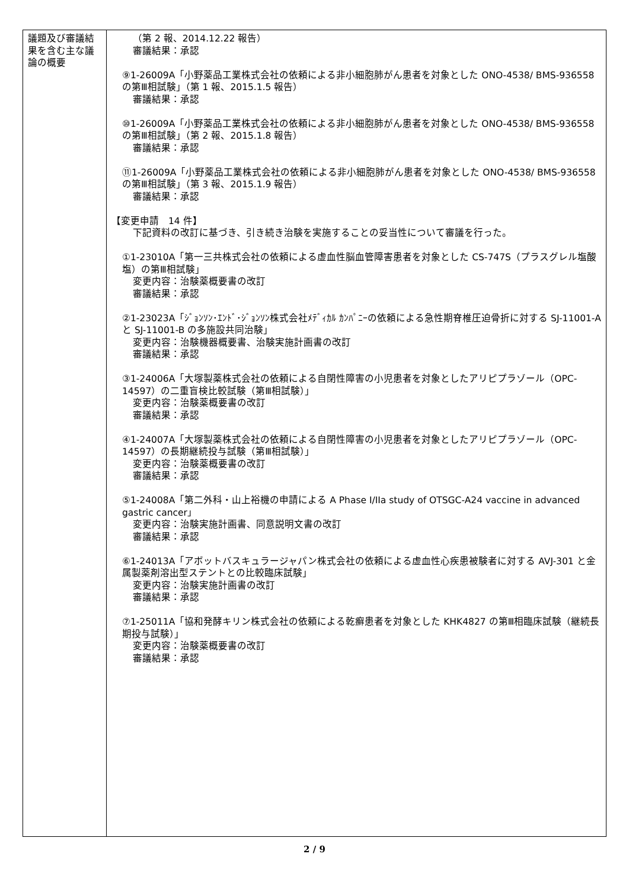| 議題及び審議結果を含む主な議論の概要 | （第 2 報、2014.12.22 報告） 審議結果：承認 ⑨1-26009A「小野薬品工業株式会社の依頼による非小細胞肺がん患者を対象とした ONO-4538/ BMS-936558 の第Ⅲ相試験」（第 1 報、2015.1.5 報告） 審議結果：承認 ⑩1-26009A「小野薬品工業株式会社の依頼による非小細胞肺がん患者を対象とした ONO-4538/ BMS-936558 の第Ⅲ相試験」（第 2 報、2015.1.8 報告） 審議結果：承認 ⑪1-26009A「小野薬品工業株式会社の依頼による非小細胞肺がん患者を対象とした ONO-4538/ BMS-936558 の第Ⅲ相試験」（第 3 報、2015.1.9 報告） 審議結果：承認 【変更申請 14 件】 下記資料の改訂に基づき、引き続き治験を実施することの妥当性について審議を行った。 ①1-23010A「第一三共株式会社の依頼による虚血性脳血管障害患者を対象とした CS-747S（プラスグレル塩酸塩）の第Ⅲ相試験」 変更内容：治験薬概要書の改訂 審議結果：承認 ②1-23023A「ｼﾞｮﾝｿﾝ･ｴﾝﾄﾞ･ｼﾞｮﾝｿﾝ株式会社ﾒﾃﾞｨｶﾙ ｶﾝﾊﾟﾆｰの依頼による急性期脊椎圧迫骨折に対する SJ-11001-A と SJ-11001-B の多施設共同治験」 変更内容：治験機器概要書、治験実施計画書の改訂 審議結果：承認 ③1-24006A「大塚製薬株式会社の依頼による自閉性障害の小児患者を対象としたアリピプラゾール（OPC-14597）の二重盲検比較試験（第Ⅲ相試験）」 変更内容：治験薬概要書の改訂 審議結果：承認 ④1-24007A「大塚製薬株式会社の依頼による自閉性障害の小児患者を対象としたアリピプラゾール（OPC-14597）の長期継続投与試験（第Ⅲ相試験）」 変更内容：治験薬概要書の改訂 審議結果：承認 ⑤1-24008A「第二外科・山上裕機の申請による A Phase I/IIa study of OTSGC-A24 vaccine in advanced gastric cancer」 変更内容：治験実施計画書、同意説明文書の改訂 審議結果：承認 ⑥1-24013A「アボットバスキュラージャパン株式会社の依頼による虚血性心疾患被験者に対する AVJ-301 と金属製薬剤溶出型ステントとの比較臨床試験」 変更内容：治験実施計画書の改訂 審議結果：承認 ⑦1-25011A「協和発酵キリン株式会社の依頼による乾癬患者を対象とした KHK4827 の第Ⅲ相臨床試験（継続長期投与試験）」 変更内容：治験薬概要書の改訂 審議結果：承認 |
2 / 9